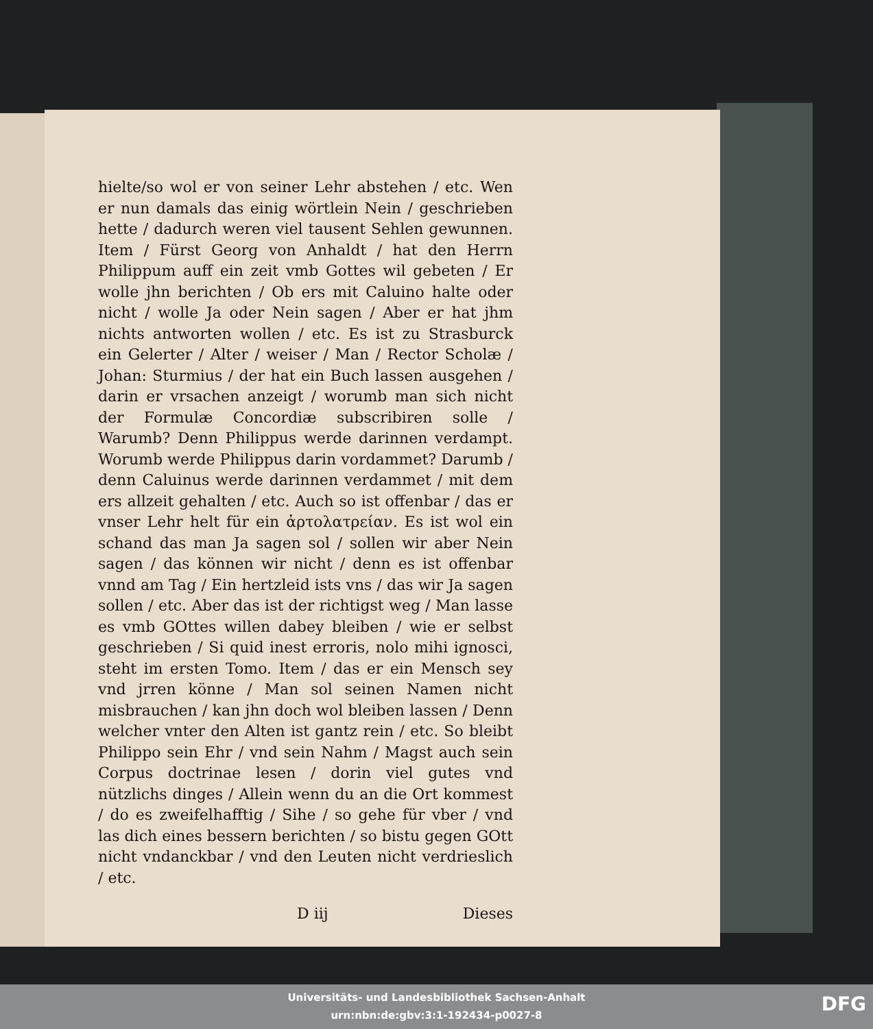hielte/so wol er von seiner Lehr abstehen / etc. Wen er nun damals das einig wörtlein Nein / geschrieben hette / dadurch weren viel tausent Sehlen gewunnen. Item / Fürst Georg von Anhaldt / hat den Herrn Philippum auff ein zeit vmb Gottes wil gebeten / Er wolle jhn berichten / Ob ers mit Caluino halte oder nicht / wolle Ja oder Nein sagen / Aber er hat jhm nichts antworten wollen / etc. Es ist zu Strasburck ein Gelerter / Alter / weiser / Man / Rector Scholæ / Johan: Sturmius / der hat ein Buch lassen ausgehen / darin er vrsachen anzeigt / worumb man sich nicht der Formulæ Concordiæ subscribiren solle / Warumb? Denn Philippus werde darinnen verdampt. Worumb werde Philippus darin vordammet? Darumb / denn Caluinus werde darinnen verdammet / mit dem ers allzeit gehalten / etc. Auch so ist offenbar / das er vnser Lehr helt für ein ἀρτολατρείαν. Es ist wol ein schand das man Ja sagen sol / sollen wir aber Nein sagen / das können wir nicht / denn es ist offenbar vnnd am Tag / Ein hertzleid ists vns / das wir Ja sagen sollen / etc. Aber das ist der richtigst weg / Man lasse es vmb GOttes willen dabey bleiben / wie er selbst geschrieben / Si quid inest erroris, nolo mihi ignosci, steht im ersten Tomo. Item / das er ein Mensch sey vnd jrren könne / Man sol seinen Namen nicht misbrauchen / kan jhn doch wol bleiben lassen / Denn welcher vnter den Alten ist gantz rein / etc. So bleibt Philippo sein Ehr / vnd sein Nahm / Magst auch sein Corpus doctrinae lesen / dorin viel gutes vnd nützlichs dinges / Allein wenn du an die Ort kommest / do es zweifelhafftig / Sihe / so gehe für vber / vnd las dich eines bessern berichten / so bistu gegen GOtt nicht vndanckbar / vnd den Leuten nicht verdrieslich / etc.
D iij Dieses
Universitäts- und Landesbibliothek Sachsen-Anhalt
urn:nbn:de:gbv:3:1-192434-p0027-8
DFG